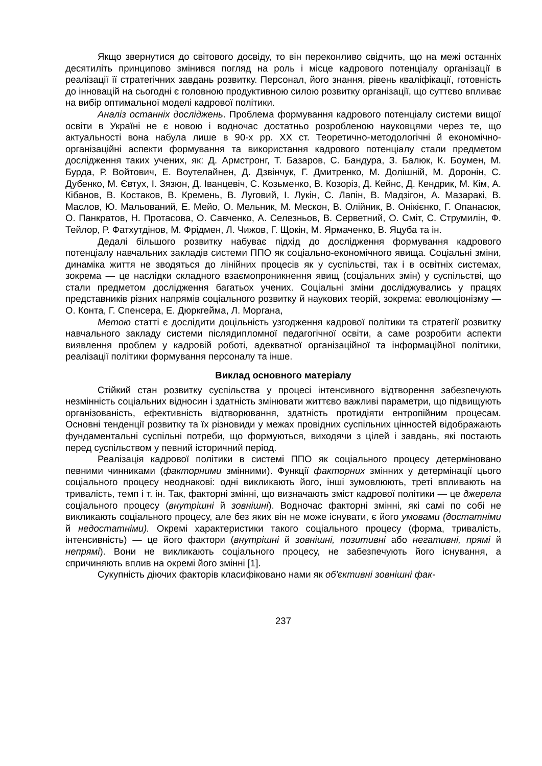Якщо звернутися до світового досвіду, то він переконливо свідчить, що на межі останніх десятиліть принципово змінився погляд на роль і місце кадрового потенціалу організації в реалізації її стратегічних завдань розвитку. Персонал, його знання, рівень кваліфікації, готовність до інновацій на сьогодні є головною продуктивною силою розвитку організації, що суттєво впливає на вибір оптимальної моделі кадрової політики.
Аналіз останніх досліджень. Проблема формування кадрового потенціалу системи вищої освіти в Україні не є новою і водночас достатньо розробленою науковцями через те, що актуальності вона набула лише в 90-х рр. ХХ ст. Теоретично-методологічні й економічно-організаційні аспекти формування та використання кадрового потенціалу стали предметом дослідження таких учених, як: Д. Армстронг, Т. Базаров, С. Бандура, З. Балюк, К. Боумен, М. Бурда, Р. Войтович, Е. Воутелайнен, Д. Дзвінчук, Г. Дмитренко, М. Долішній, М. Доронін, С. Дубенко, М. Євтух, І. Зязюн, Д. Іванцевіч, С. Козьменко, В. Козоріз, Д. Кейнс, Д. Кендрик, М. Кім, А. Кібанов, В. Костаков, В. Кремень, В. Луговий, І. Лукін, С. Лапін, В. Мадзігон, А. Мазаракі, В. Маслов, Ю. Мальований, Е. Мейо, О. Мельник, М. Мескон, В. Олійник, В. Онікієнко, Г. Опанасюк, О. Панкратов, Н. Протасова, О. Савченко, А. Селезньов, В. Серветний, О. Сміт, С. Струмилін, Ф. Тейлор, Р. Фатхутдінов, М. Фрідмен, Л. Чижов, Г. Щокін, М. Ярмаченко, В. Яцуба та ін.
Дедалі більшого розвитку набуває підхід до дослідження формування кадрового потенціалу навчальних закладів системи ППО як соціально-економічного явища. Соціальні зміни, динаміка життя не зводяться до лінійних процесів як у суспільстві, так і в освітніх системах, зокрема — це наслідки складного взаємопроникнення явищ (соціальних змін) у суспільстві, що стали предметом дослідження багатьох учених. Соціальні зміни досліджувались у працях представників різних напрямів соціального розвитку й наукових теорій, зокрема: еволюціонізму — О. Конта, Г. Спенсера, Е. Дюркгейма, Л. Моргана,
Метою статті є дослідити доцільність узгодження кадрової політики та стратегії розвитку навчального закладу системи післядипломної педагогічної освіти, а саме розробити аспекти виявлення проблем у кадровій роботі, адекватної організаційної та інформаційної політики, реалізації політики формування персоналу та інше.
Виклад основного матеріалу
Стійкий стан розвитку суспільства у процесі інтенсивного відтворення забезпечують незмінність соціальних відносин і здатність змінювати життєво важливі параметри, що підвищують організованість, ефективність відтворювання, здатність протидіяти ентропійним процесам. Основні тенденції розвитку та їх різновиди у межах провідних суспільних цінностей відображають фундаментальні суспільні потреби, що формуються, виходячи з цілей і завдань, які постають перед суспільством у певний історичний період.
Реалізація кадрової політики в системі ППО як соціального процесу детерміновано певними чинниками (факторними змінними). Функції факторних змінних у детермінації цього соціального процесу неоднакові: одні викликають його, інші зумовлюють, треті впливають на тривалість, темп і т. ін. Так, факторні змінні, що визначають зміст кадрової політики — це джерела соціального процесу (внутрішні й зовнішні). Водночас факторні змінні, які самі по собі не викликають соціального процесу, але без яких він не може існувати, є його умовами (достатніми й недостатніми). Окремі характеристики такого соціального процесу (форма, тривалість, інтенсивність) — це його фактори (внутрішні й зовнішні, позитивні або негативні, прямі й непрямі). Вони не викликають соціального процесу, не забезпечують його існування, а спричиняють вплив на окремі його змінні [1].
Сукупність діючих факторів класифіковано нами як об'єктивні зовнішні фак-
237